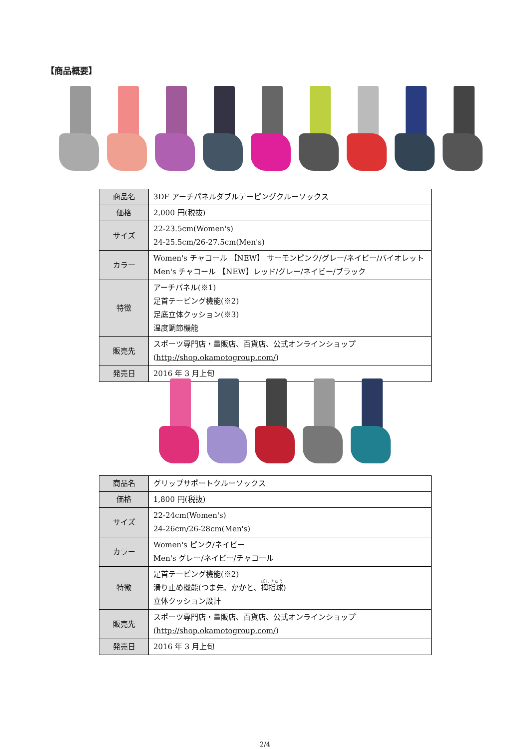【商品概要】
| 商品名 | 3DF アーチパネルダブルテーピングクルーソックス |
| 価格 | 2,000 円(税抜) |
| サイズ | 22-23.5cm(Women's) 24-25.5cm/26-27.5cm(Men's) |
| カラー | Women's チャコール 【NEW】 サーモンピンク/グレー/ネイビー/バイオレット Men's チャコール 【NEW】レッド/グレー/ネイビー/ブラック |
| 特徴 | アーチパネル(※1) 足首テーピング機能(※2) 足底立体クッション(※3) 温度調節機能 |
| 販売先 | スポーツ専門店・量販店、百貨店、公式オンラインショップ ( http://shop.okamotogroup.com/ ) |
| 発売日 | 2016 年 3 月上旬 |
| 商品名 | グリップサポートクルーソックス |
| 価格 | 1,800 円(税抜) |
| サイズ | 22-24cm(Women's) 24-26cm/26-28cm(Men's) |
| カラー | Women's ピンク/ネイビー Men's グレー/ネイビー/チャコール |
| 特徴 | 足首テーピング機能(※2) 滑り止め機能(つま先、かかと、 拇指球 ) 立体クッション設計 |
| 販売先 | スポーツ専門店・量販店、百貨店、公式オンラインショップ ( http://shop.okamotogroup.com/ ) |
| 発売日 | 2016 年 3 月上旬 |
2/4